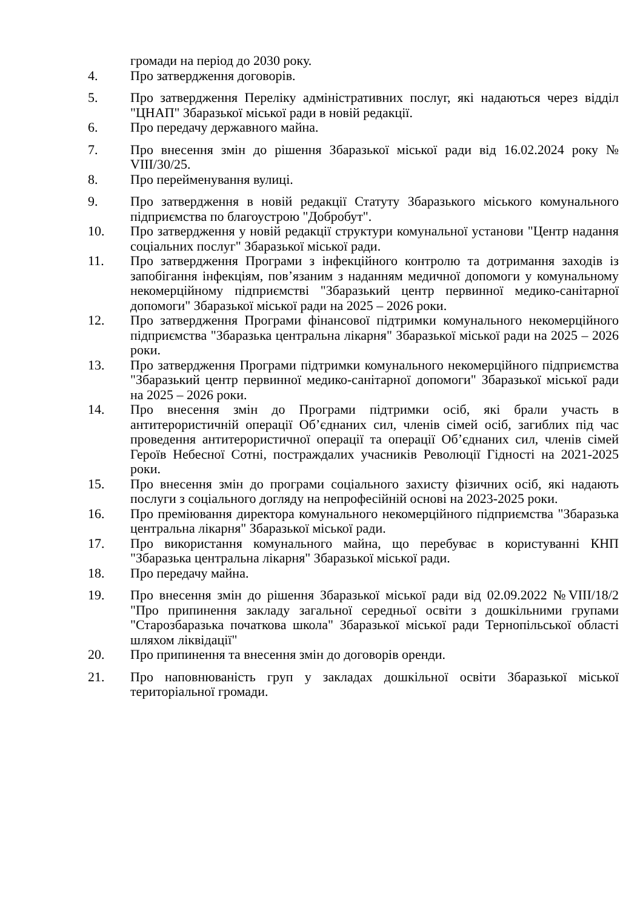громади на період до 2030 року.
4. Про затвердження договорів.
5. Про затвердження Переліку адміністративних послуг, які надаються через відділ "ЦНАП" Збаразької міської ради в новій редакції.
6. Про передачу державного майна.
7. Про внесення змін до рішення Збаразької міської ради від 16.02.2024 року № VIII/30/25.
8. Про перейменування вулиці.
9. Про затвердження в новій редакції Статуту Збаразького міського комунального підприємства по благоустрою "Добробут".
10. Про затвердження у новій редакції структури комунальної установи "Центр надання соціальних послуг" Збаразької міської ради.
11. Про затвердження Програми з інфекційного контролю та дотримання заходів із запобігання інфекціям, пов’язаним з наданням медичної допомоги у комунальному некомерційному підприємстві "Збаразький центр первинної медико-санітарної допомоги" Збаразької міської ради на 2025 – 2026 роки.
12. Про затвердження Програми фінансової підтримки комунального некомерційного підприємства "Збаразька центральна лікарня" Збаразької міської ради на 2025 – 2026 роки.
13. Про затвердження Програми підтримки комунального некомерційного підприємства "Збаразький центр первинної медико-санітарної допомоги" Збаразької міської ради на 2025 – 2026 роки.
14. Про внесення змін до Програми підтримки осіб, які брали участь в антитерористичній операції Об’єднаних сил, членів сімей осіб, загиблих під час проведення антитерористичної операції та операції Об’єднаних сил, членів сімей Героїв Небесної Сотні, постраждалих учасників Революції Гідності на 2021-2025 роки.
15. Про внесення змін до програми соціального захисту фізичних осіб, які надають послуги з соціального догляду на непрофесійній основі на 2023-2025 роки.
16. Про преміювання директора комунального некомерційного підприємства "Збаразька центральна лікарня" Збаразької міської ради.
17. Про використання комунального майна, що перебуває в користуванні КНП "Збаразька центральна лікарня" Збаразької міської ради.
18. Про передачу майна.
19. Про внесення змін до рішення Збаразької міської ради від 02.09.2022 №VIII/18/2 "Про припинення закладу загальної середньої освіти з дошкільними групами "Старозбаразька початкова школа" Збаразької міської ради Тернопільської області шляхом ліквідації"
20. Про припинення та внесення змін до договорів оренди.
21. Про наповнюваність груп у закладах дошкільної освіти Збаразької міської територіальної громади.